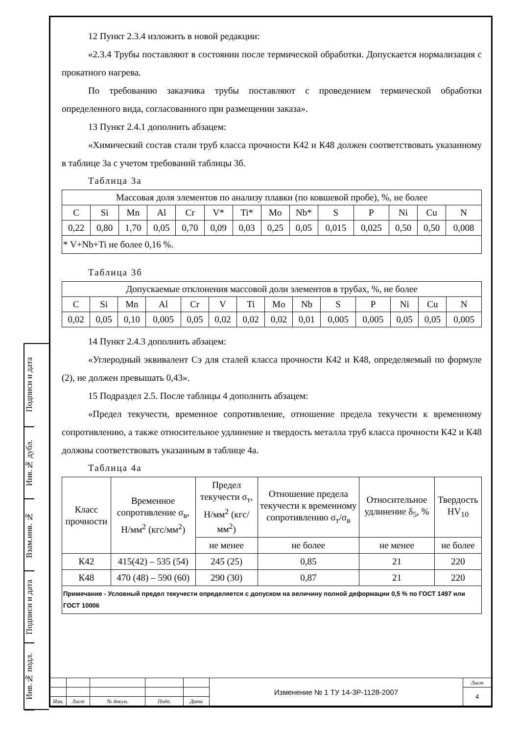Подписи и дата
Инв.№ дубл.
Взам.инв. №
Подписи и дата
Инв.№ подл.
12 Пункт 2.3.4 изложить в новой редакции:
«2.3.4 Трубы поставляют в состоянии после термической обработки. Допускается нормализация с прокатного нагрева.
По требованию заказчика трубы поставляют с проведением термической обработки определенного вида, согласованного при размещении заказа».
13 Пункт 2.4.1 дополнить абзацем:
«Химический состав стали труб класса прочности К42 и К48 должен соответствовать указанному в таблице 3а с учетом требований таблицы 3б.
Таблица 3а
| Массовая доля элементов по анализу плавки (по ковшевой пробе), %, не более | | | | | | | | | | | | | |
| --- | --- | --- | --- | --- | --- | --- | --- | --- | --- | --- | --- | --- | --- |
| C | Si | Mn | Al | Cr | V* | Ti* | Mo | Nb* | S | P | Ni | Cu | N |
| 0,22 | 0,80 | 1,70 | 0,05 | 0,70 | 0,09 | 0,03 | 0,25 | 0,05 | 0,015 | 0,025 | 0,50 | 0,50 | 0,008 |
| * V+Nb+Ti не более 0,16 %. | | | | | | | | | | | | | |
Таблица 3б
| Допускаемые отклонения массовой доли элементов в трубах, %, не более | | | | | | | | | | | | | |
| --- | --- | --- | --- | --- | --- | --- | --- | --- | --- | --- | --- | --- | --- |
| C | Si | Mn | Al | Cr | V | Ti | Mo | Nb | S | P | Ni | Cu | N |
| 0,02 | 0,05 | 0,10 | 0,005 | 0,05 | 0,02 | 0,02 | 0,02 | 0,01 | 0,005 | 0,005 | 0,05 | 0,05 | 0,005 |
14 Пункт 2.4.3 дополнить абзацем:
«Углеродный эквивалент Сэ для сталей класса прочности К42 и К48, определяемый по формуле (2), не должен превышать 0,43».
15 Подраздел 2.5. После таблицы 4 дополнить абзацем:
«Предел текучести, временное сопротивление, отношение предела текучести к временному сопротивлению, а также относительное удлинение и твердость металла труб класса прочности К42 и К48 должны соответствовать указанным в таблице 4а.
Таблица 4а
| Класс прочности | Временное сопротивление σ<sub>в</sub>, Н/мм<sup>2</sup> (кгс/мм<sup>2</sup>) | Предел текучести σ<sub>т</sub>, Н/мм<sup>2</sup> (кгс/мм<sup>2</sup>) | Отношение предела текучести к временному сопротивлению σ<sub>т</sub>/σ<sub>в</sub> | Относительное удлинение δ<sub>5</sub>, % | Твердость HV<sub>10</sub> |
| --- | --- | --- | --- | --- | --- |
| | | не менее | не более | не менее | не более |
| К42 | 415(42) – 535 (54) | 245 (25) | 0,85 | 21 | 220 |
| К48 | 470 (48) – 590 (60) | 290 (30) | 0,87 | 21 | 220 |
| Примечание - Условный предел текучести определяется с допуском на величину полной деформации 0,5 % по ГОСТ 1497 или ГОСТ 10006 | | | | | |
| | | | | | Изменение № 1 ТУ 14-3Р-1128-2007 | Лист |
| | | | | | | 4 |
| Изм. | Лист | № докум. | Подп. | Дата | | |